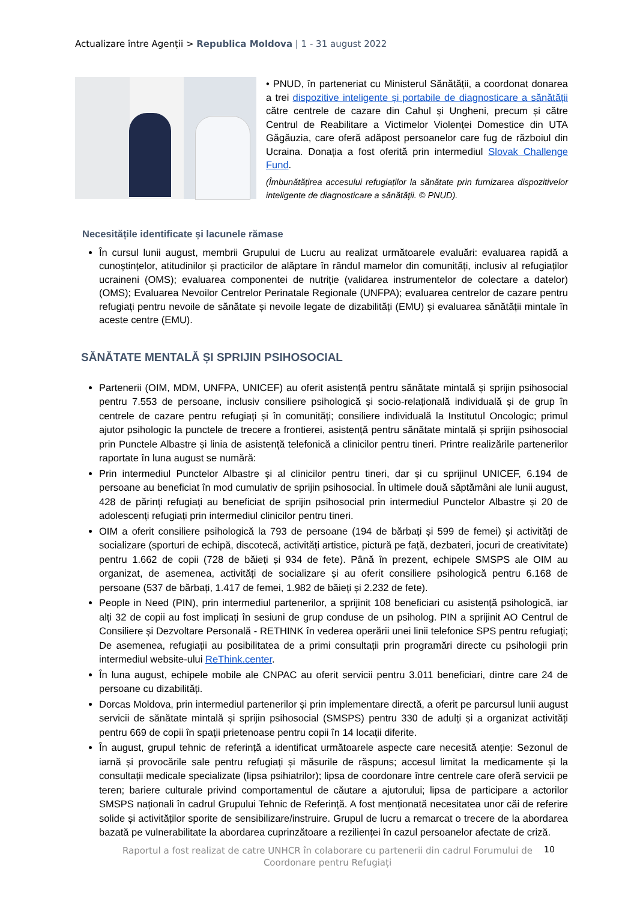Actualizare între Agenții > Republica Moldova | 1 - 31 august 2022
• PNUD, în parteneriat cu Ministerul Sănătății, a coordonat donarea a trei dispozitive inteligente și portabile de diagnosticare a sănătății către centrele de cazare din Cahul și Ungheni, precum și către Centrul de Reabilitare a Victimelor Violenței Domestice din UTA Găgăuzia, care oferă adăpost persoanelor care fug de războiul din Ucraina. Donația a fost oferită prin intermediul Slovak Challenge Fund.
(Îmbunătățirea accesului refugiaților la sănătate prin furnizarea dispozitivelor inteligente de diagnosticare a sănătății. © PNUD).
Necesitățile identificate și lacunele rămase
În cursul lunii august, membrii Grupului de Lucru au realizat următoarele evaluări: evaluarea rapidă a cunoștințelor, atitudinilor și practicilor de alăptare în rândul mamelor din comunități, inclusiv al refugiaților ucraineni (OMS); evaluarea componentei de nutriție (validarea instrumentelor de colectare a datelor) (OMS); Evaluarea Nevoilor Centrelor Perinatale Regionale (UNFPA); evaluarea centrelor de cazare pentru refugiați pentru nevoile de sănătate și nevoile legate de dizabilități (EMU) și evaluarea sănătății mintale în aceste centre (EMU).
SĂNĂTATE MENTALĂ ȘI SPRIJIN PSIHOSOCIAL
Partenerii (OIM, MDM, UNFPA, UNICEF) au oferit asistență pentru sănătate mintală și sprijin psihosocial pentru 7.553 de persoane, inclusiv consiliere psihologică și socio-relațională individuală și de grup în centrele de cazare pentru refugiați și în comunități; consiliere individuală la Institutul Oncologic; primul ajutor psihologic la punctele de trecere a frontierei, asistență pentru sănătate mintală și sprijin psihosocial prin Punctele Albastre și linia de asistență telefonică a clinicilor pentru tineri. Printre realizările partenerilor raportate în luna august se numără:
Prin intermediul Punctelor Albastre și al clinicilor pentru tineri, dar și cu sprijinul UNICEF, 6.194 de persoane au beneficiat în mod cumulativ de sprijin psihosocial. În ultimele două săptămâni ale lunii august, 428 de părinți refugiați au beneficiat de sprijin psihosocial prin intermediul Punctelor Albastre și 20 de adolescenți refugiați prin intermediul clinicilor pentru tineri.
OIM a oferit consiliere psihologică la 793 de persoane (194 de bărbați și 599 de femei) și activități de socializare (sporturi de echipă, discotecă, activități artistice, pictură pe față, dezbateri, jocuri de creativitate) pentru 1.662 de copii (728 de băieți și 934 de fete). Până în prezent, echipele SMSPS ale OIM au organizat, de asemenea, activități de socializare și au oferit consiliere psihologică pentru 6.168 de persoane (537 de bărbați, 1.417 de femei, 1.982 de băieți și 2.232 de fete).
People in Need (PIN), prin intermediul partenerilor, a sprijinit 108 beneficiari cu asistență psihologică, iar alți 32 de copii au fost implicați în sesiuni de grup conduse de un psiholog. PIN a sprijinit AO Centrul de Consiliere și Dezvoltare Personală - RETHINK în vederea operării unei linii telefonice SPS pentru refugiați; De asemenea, refugiații au posibilitatea de a primi consultații prin programări directe cu psihologii prin intermediul website-ului ReThink.center.
În luna august, echipele mobile ale CNPAC au oferit servicii pentru 3.011 beneficiari, dintre care 24 de persoane cu dizabilități.
Dorcas Moldova, prin intermediul partenerilor și prin implementare directă, a oferit pe parcursul lunii august servicii de sănătate mintală și sprijin psihosocial (SMSPS) pentru 330 de adulți și a organizat activități pentru 669 de copii în spații prietenoase pentru copii în 14 locații diferite.
În august, grupul tehnic de referință a identificat următoarele aspecte care necesită atenție: Sezonul de iarnă și provocările sale pentru refugiați și măsurile de răspuns; accesul limitat la medicamente și la consultații medicale specializate (lipsa psihiatrilor); lipsa de coordonare între centrele care oferă servicii pe teren; bariere culturale privind comportamentul de căutare a ajutorului; lipsa de participare a actorilor SMSPS naționali în cadrul Grupului Tehnic de Referință. A fost menționată necesitatea unor căi de referire solide și activităților sporite de sensibilizare/instruire. Grupul de lucru a remarcat o trecere de la abordarea bazată pe vulnerabilitate la abordarea cuprinzătoare a rezilienței în cazul persoanelor afectate de criză.
Raportul a fost realizat de catre UNHCR în colaborare cu partenerii din cadrul Forumului de Coordonare pentru Refugiați
10